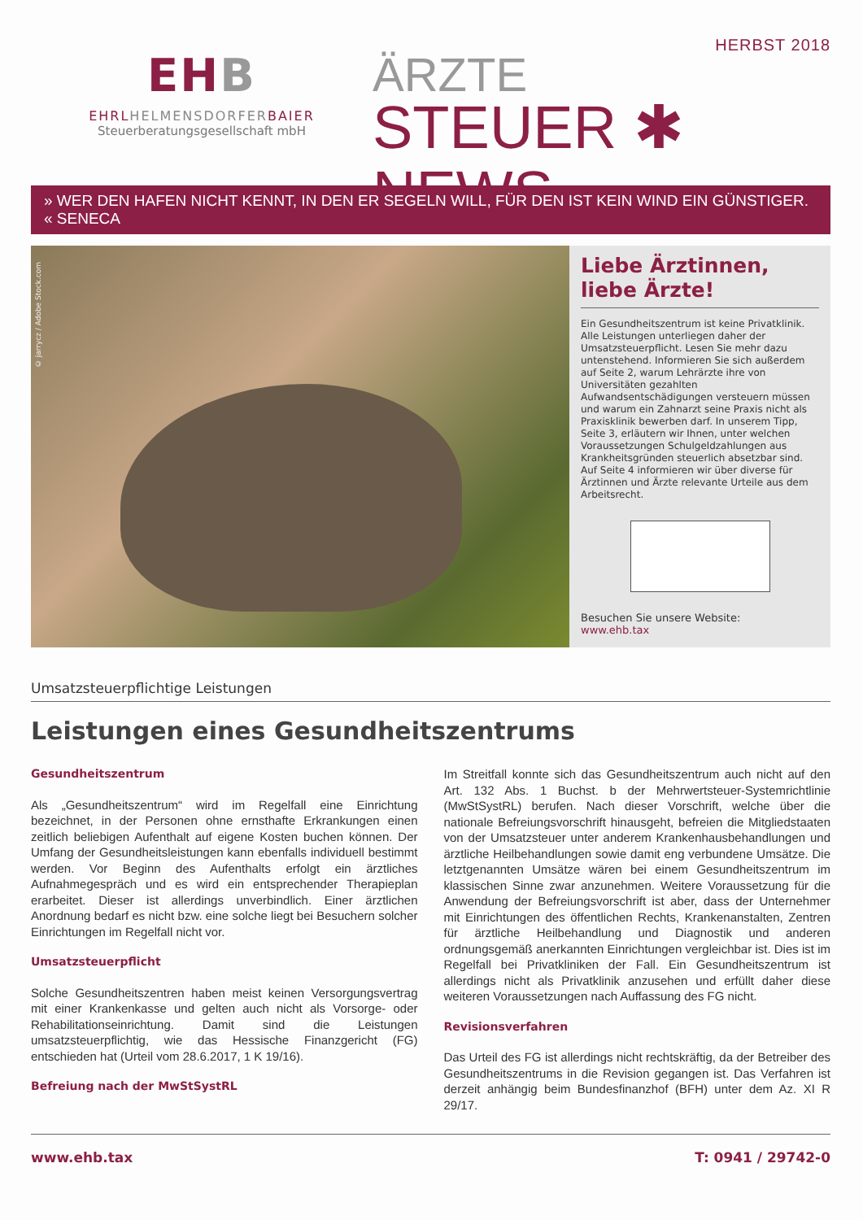EHB
EHRLHELMENSDORFERBAIER
Steuerberatungsgesellschaft mbH
HERBST 2018
ÄRZTE
STEUER ✱ NEWS
» WER DEN HAFEN NICHT KENNT, IN DEN ER SEGELN WILL, FÜR DEN IST KEIN WIND EIN GÜNSTIGER. « SENECA
© jarrycz / Adobe Stock.com
Liebe Ärztinnen, liebe Ärzte!
Ein Gesundheitszentrum ist keine Privatklinik. Alle Leistungen unterliegen daher der Umsatzsteuerpflicht. Lesen Sie mehr dazu untenstehend. Informieren Sie sich außerdem auf Seite 2, warum Lehrärzte ihre von Universitäten gezahlten Aufwandsentschädigungen versteuern müssen und warum ein Zahnarzt seine Praxis nicht als Praxisklinik bewerben darf. In unserem Tipp, Seite 3, erläutern wir Ihnen, unter welchen Voraussetzungen Schulgeldzahlungen aus Krankheitsgründen steuerlich absetzbar sind. Auf Seite 4 informieren wir über diverse für Ärztinnen und Ärzte relevante Urteile aus dem Arbeitsrecht.
Besuchen Sie unsere Website:
www.ehb.tax
Umsatzsteuerpflichtige Leistungen
Leistungen eines Gesundheitszentrums
Gesundheitszentrum
Als „Gesundheitszentrum“ wird im Regelfall eine Einrichtung bezeichnet, in der Personen ohne ernsthafte Erkrankungen einen zeitlich beliebigen Aufenthalt auf eigene Kosten buchen können. Der Umfang der Gesundheitsleistungen kann ebenfalls individuell bestimmt werden. Vor Beginn des Aufenthalts erfolgt ein ärztliches Aufnahmegespräch und es wird ein entsprechender Therapieplan erarbeitet. Dieser ist allerdings unverbindlich. Einer ärztlichen Anordnung bedarf es nicht bzw. eine solche liegt bei Besuchern solcher Einrichtungen im Regelfall nicht vor.
Umsatzsteuerpflicht
Solche Gesundheitszentren haben meist keinen Versorgungsvertrag mit einer Krankenkasse und gelten auch nicht als Vorsorge- oder Rehabilitationseinrichtung. Damit sind die Leistungen umsatzsteuerpflichtig, wie das Hessische Finanzgericht (FG) entschieden hat (Urteil vom 28.6.2017, 1 K 19/16).
Befreiung nach der MwStSystRL
Im Streitfall konnte sich das Gesundheitszentrum auch nicht auf den Art. 132 Abs. 1 Buchst. b der Mehrwertsteuer-Systemrichtlinie (MwStSystRL) berufen. Nach dieser Vorschrift, welche über die nationale Befreiungsvorschrift hinausgeht, befreien die Mitgliedstaaten von der Umsatzsteuer unter anderem Krankenhausbehandlungen und ärztliche Heilbehandlungen sowie damit eng verbundene Umsätze. Die letztgenannten Umsätze wären bei einem Gesundheitszentrum im klassischen Sinne zwar anzunehmen. Weitere Voraussetzung für die Anwendung der Befreiungsvorschrift ist aber, dass der Unternehmer mit Einrichtungen des öffentlichen Rechts, Krankenanstalten, Zentren für ärztliche Heilbehandlung und Diagnostik und anderen ordnungsgemäß anerkannten Einrichtungen vergleichbar ist. Dies ist im Regelfall bei Privatkliniken der Fall. Ein Gesundheitszentrum ist allerdings nicht als Privatklinik anzusehen und erfüllt daher diese weiteren Voraussetzungen nach Auffassung des FG nicht.
Revisionsverfahren
Das Urteil des FG ist allerdings nicht rechtskräftig, da der Betreiber des Gesundheitszentrums in die Revision gegangen ist. Das Verfahren ist derzeit anhängig beim Bundesfinanzhof (BFH) unter dem Az. XI R 29/17.
www.ehb.tax T: 0941 / 29742-0